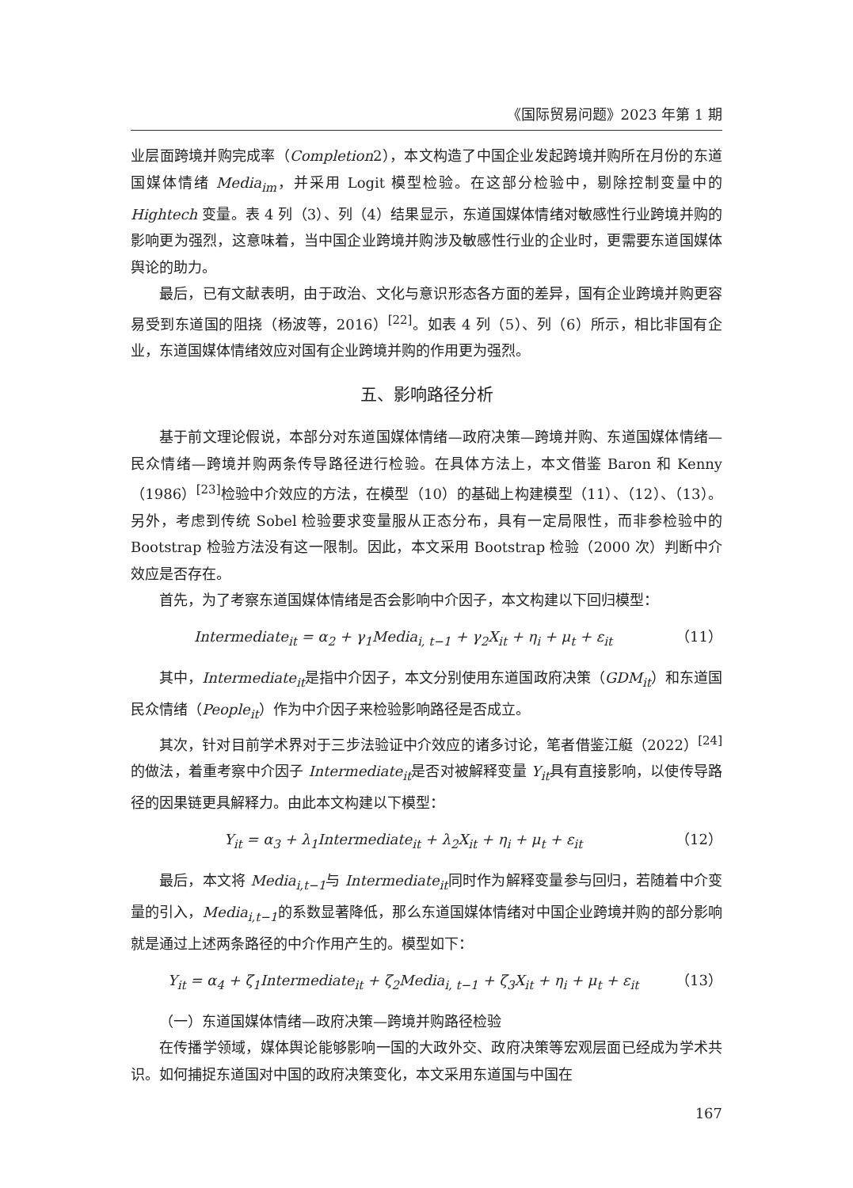《国际贸易问题》2023 年第 1 期
业层面跨境并购完成率（Completion2），本文构造了中国企业发起跨境并购所在月份的东道国媒体情绪 Media<sub>im</sub>，并采用 Logit 模型检验。在这部分检验中，剔除控制变量中的 Hightech 变量。表 4 列（3）、列（4）结果显示，东道国媒体情绪对敏感性行业跨境并购的影响更为强烈，这意味着，当中国企业跨境并购涉及敏感性行业的企业时，更需要东道国媒体舆论的助力。
最后，已有文献表明，由于政治、文化与意识形态各方面的差异，国有企业跨境并购更容易受到东道国的阻挠（杨波等，2016）<sup>[22]</sup>。如表 4 列（5）、列（6）所示，相比非国有企业，东道国媒体情绪效应对国有企业跨境并购的作用更为强烈。
五、影响路径分析
基于前文理论假说，本部分对东道国媒体情绪—政府决策—跨境并购、东道国媒体情绪—民众情绪—跨境并购两条传导路径进行检验。在具体方法上，本文借鉴 Baron 和 Kenny（1986）<sup>[23]</sup>检验中介效应的方法，在模型（10）的基础上构建模型（11）、（12）、（13）。另外，考虑到传统 Sobel 检验要求变量服从正态分布，具有一定局限性，而非参检验中的 Bootstrap 检验方法没有这一限制。因此，本文采用 Bootstrap 检验（2000 次）判断中介效应是否存在。
首先，为了考察东道国媒体情绪是否会影响中介因子，本文构建以下回归模型：
Intermediate<sub>it</sub> = α<sub>2</sub> + γ<sub>1</sub>Media<sub>i, t−1</sub> + γ<sub>2</sub>X<sub>it</sub> + η<sub>i</sub> + μ<sub>t</sub> + ε<sub>it</sub> （11）
其中，Intermediate<sub>it</sub>是指中介因子，本文分别使用东道国政府决策（GDM<sub>it</sub>）和东道国民众情绪（People<sub>it</sub>）作为中介因子来检验影响路径是否成立。
其次，针对目前学术界对于三步法验证中介效应的诸多讨论，笔者借鉴江艇（2022）<sup>[24]</sup>的做法，着重考察中介因子 Intermediate<sub>it</sub>是否对被解释变量 Y<sub>it</sub>具有直接影响，以使传导路径的因果链更具解释力。由此本文构建以下模型：
Y<sub>it</sub> = α<sub>3</sub> + λ<sub>1</sub>Intermediate<sub>it</sub> + λ<sub>2</sub>X<sub>it</sub> + η<sub>i</sub> + μ<sub>t</sub> + ε<sub>it</sub> （12）
最后，本文将 Media<sub>i,t−1</sub>与 Intermediate<sub>it</sub>同时作为解释变量参与回归，若随着中介变量的引入，Media<sub>i,t−1</sub>的系数显著降低，那么东道国媒体情绪对中国企业跨境并购的部分影响就是通过上述两条路径的中介作用产生的。模型如下：
Y<sub>it</sub> = α<sub>4</sub> + ζ<sub>1</sub>Intermediate<sub>it</sub> + ζ<sub>2</sub>Media<sub>i, t−1</sub> + ζ<sub>3</sub>X<sub>it</sub> + η<sub>i</sub> + μ<sub>t</sub> + ε<sub>it</sub> （13）
（一）东道国媒体情绪—政府决策—跨境并购路径检验
在传播学领域，媒体舆论能够影响一国的大政外交、政府决策等宏观层面已经成为学术共识。如何捕捉东道国对中国的政府决策变化，本文采用东道国与中国在
167